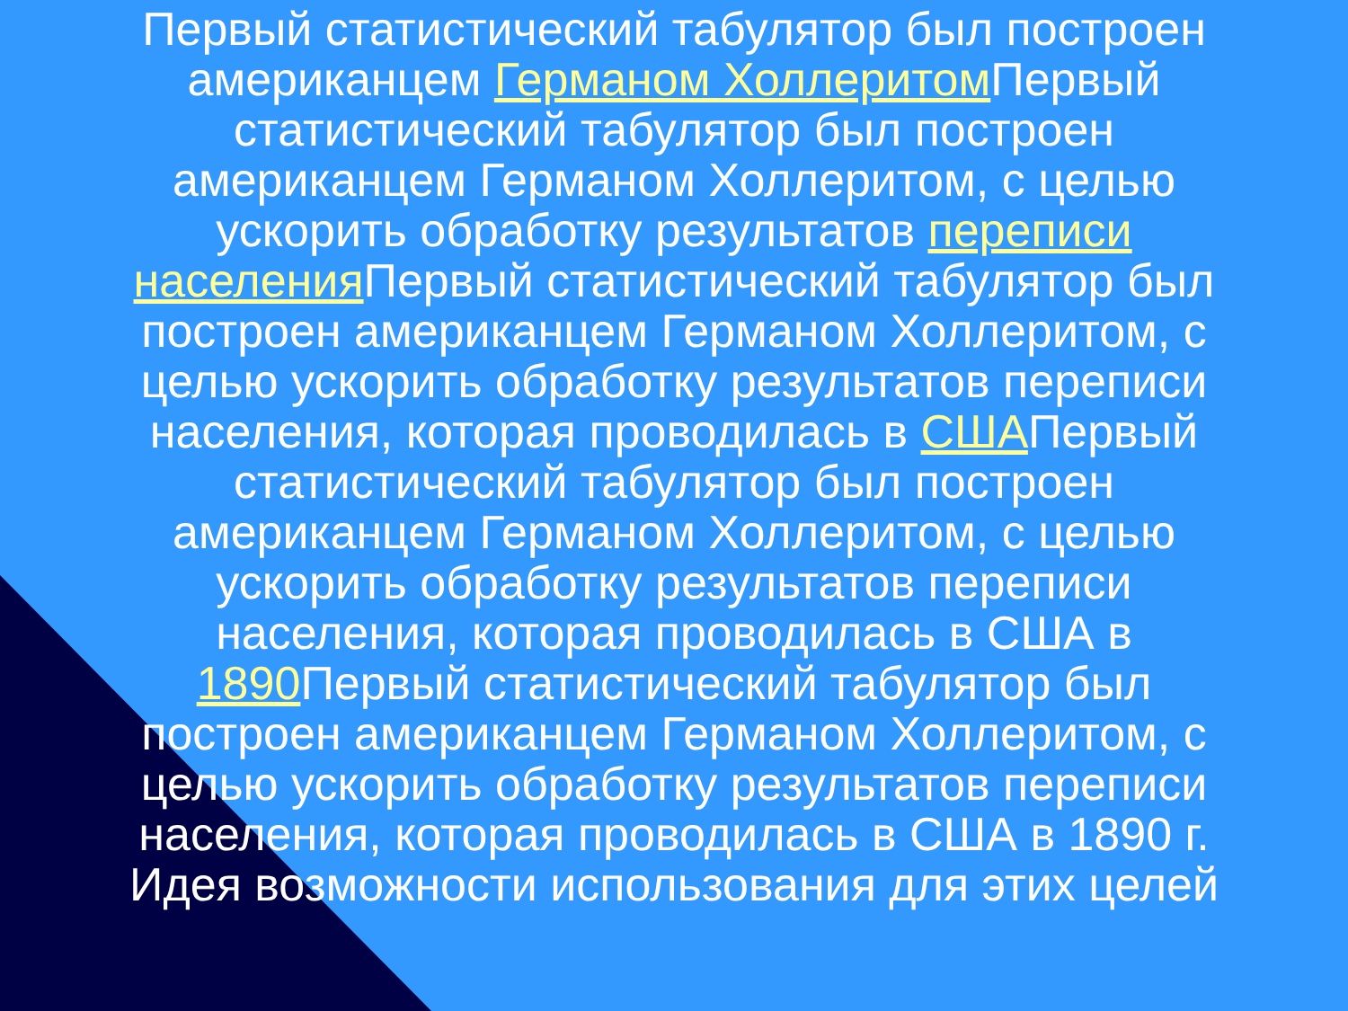Первый статистический табулятор был построен американцем Германом Холлеритом Первый статистический табулятор был построен американцем Германом Холлеритом, с целью ускорить обработку результатов переписи населения Первый статистический табулятор был построен американцем Германом Холлеритом, с целью ускорить обработку результатов переписи населения, которая проводилась в СШАПервый статистический табулятор был построен американцем Германом Холлеритом, с целью ускорить обработку результатов переписи населения, которая проводилась в США в 1890 Первый статистический табулятор был построен американцем Германом Холлеритом, с целью ускорить обработку результатов переписи населения, которая проводилась в США в 1890 г. Идея возможности использования для этих целей